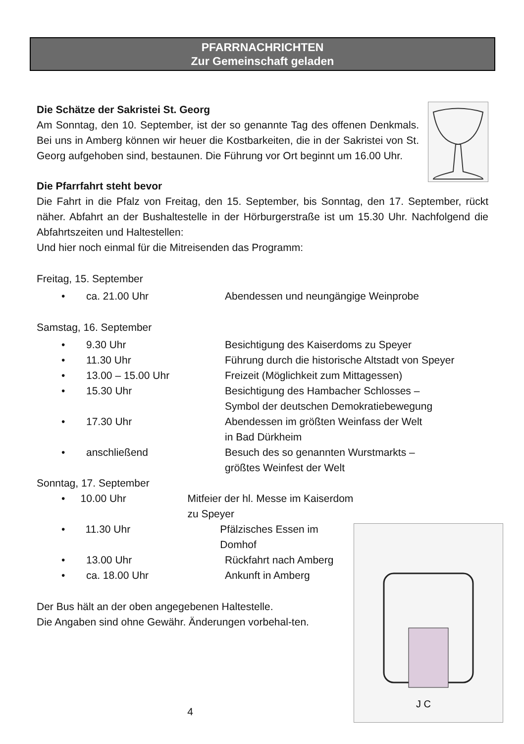PFARRNACHRICHTEN
Zur Gemeinschaft geladen
Die Schätze der Sakristei St. Georg
Am Sonntag, den 10. September, ist der so genannte Tag des offenen Denkmals. Bei uns in Amberg können wir heuer die Kostbarkeiten, die in der Sakristei von St. Georg aufgehoben sind, bestaunen. Die Führung vor Ort beginnt um 16.00 Uhr.
Die Pfarrfahrt steht bevor
Die Fahrt in die Pfalz von Freitag, den 15. September, bis Sonntag, den 17. September, rückt näher. Abfahrt an der Bushaltestelle in der Hörburgerstraße ist um 15.30 Uhr. Nachfolgend die Abfahrtszeiten und Haltestellen:
Und hier noch einmal für die Mitreisenden das Programm:
Freitag, 15. September
• ca. 21.00 Uhr Abendessen und neungängige Weinprobe
Samstag, 16. September
• 9.30 Uhr Besichtigung des Kaiserdoms zu Speyer
• 11.30 Uhr Führung durch die historische Altstadt von Speyer
• 13.00 – 15.00 Uhr Freizeit (Möglichkeit zum Mittagessen)
• 15.30 Uhr Besichtigung des Hambacher Schlosses –
Symbol der deutschen Demokratiebewegung
• 17.30 Uhr Abendessen im größten Weinfass der Welt
in Bad Dürkheim
• anschließend Besuch des so genannten Wurstmarkts –
größtes Weinfest der Welt
Sonntag, 17. September
J C
• 10.00 Uhr Mitfeier der hl. Messe im Kaiserdom zu Speyer
• 11.30 Uhr Pfälzisches Essen im Domhof
• 13.00 Uhr Rückfahrt nach Amberg
• ca. 18.00 Uhr Ankunft in Amberg
Der Bus hält an der oben angegebenen Haltestelle.
Die Angaben sind ohne Gewähr. Änderungen vorbehal-ten.
4